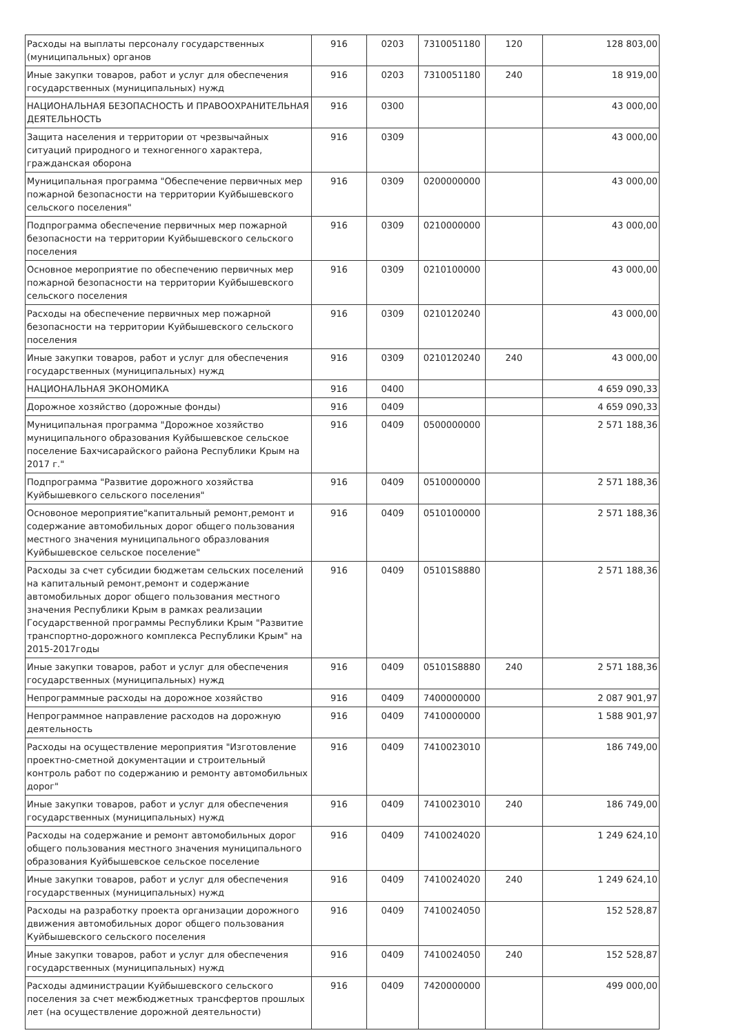| Расходы на выплаты персоналу государственных (муниципальных) органов | 916 | 0203 | 7310051180 | 120 | 128 803,00 |
| Иные закупки товаров, работ и услуг для обеспечения государственных (муниципальных) нужд | 916 | 0203 | 7310051180 | 240 | 18 919,00 |
| НАЦИОНАЛЬНАЯ БЕЗОПАСНОСТЬ И ПРАВООХРАНИТЕЛЬНАЯ ДЕЯТЕЛЬНОСТЬ | 916 | 0300 | | | 43 000,00 |
| Защита населения и территории от чрезвычайных ситуаций природного и техногенного характера, гражданская оборона | 916 | 0309 | | | 43 000,00 |
| Муниципальная программа "Обеспечение первичных мер пожарной безопасности на территории Куйбышевского сельского поселения" | 916 | 0309 | 0200000000 | | 43 000,00 |
| Подпрограмма обеспечение первичных мер пожарной безопасности на территории Куйбышевского сельского поселения | 916 | 0309 | 0210000000 | | 43 000,00 |
| Основное мероприятие по обеспечению первичных мер пожарной безопасности на территории Куйбышевского сельского поселения | 916 | 0309 | 0210100000 | | 43 000,00 |
| Расходы на обеспечение первичных мер пожарной безопасности на территории Куйбышевского сельского поселения | 916 | 0309 | 0210120240 | | 43 000,00 |
| Иные закупки товаров, работ и услуг для обеспечения государственных (муниципальных) нужд | 916 | 0309 | 0210120240 | 240 | 43 000,00 |
| НАЦИОНАЛЬНАЯ ЭКОНОМИКА | 916 | 0400 | | | 4 659 090,33 |
| Дорожное хозяйство (дорожные фонды) | 916 | 0409 | | | 4 659 090,33 |
| Муниципальная программа "Дорожное хозяйство муниципального образования Куйбышевское сельское поселение Бахчисарайского района Республики Крым на 2017 г." | 916 | 0409 | 0500000000 | | 2 571 188,36 |
| Подпрограмма "Развитие дорожного хозяйства Куйбышевкого сельского поселения" | 916 | 0409 | 0510000000 | | 2 571 188,36 |
| Основоное мероприятие"капитальный ремонт,ремонт и содержание автомобильных дорог общего пользования местного значения муниципального образлования Куйбышевское сельское поселение" | 916 | 0409 | 0510100000 | | 2 571 188,36 |
| Расходы за счет субсидии бюджетам сельских поселений на капитальный ремонт,ремонт и содержание автомобильных дорог общего пользования местного значения Республики Крым в рамках реализации Государственной программы Республики Крым "Развитие транспортно-дорожного комплекса Республики Крым" на 2015-2017годы | 916 | 0409 | 05101S8880 | | 2 571 188,36 |
| Иные закупки товаров, работ и услуг для обеспечения государственных (муниципальных) нужд | 916 | 0409 | 05101S8880 | 240 | 2 571 188,36 |
| Непрограммные расходы на дорожное хозяйство | 916 | 0409 | 7400000000 | | 2 087 901,97 |
| Непрограммное направление расходов на дорожную деятельность | 916 | 0409 | 7410000000 | | 1 588 901,97 |
| Расходы на осуществление мероприятия "Изготовление проектно-сметной документации и строительный контроль работ по содержанию и ремонту автомобильных дорог" | 916 | 0409 | 7410023010 | | 186 749,00 |
| Иные закупки товаров, работ и услуг для обеспечения государственных (муниципальных) нужд | 916 | 0409 | 7410023010 | 240 | 186 749,00 |
| Расходы на содержание и ремонт автомобильных дорог общего пользования местного значения муниципального образования Куйбышевское сельское поселение | 916 | 0409 | 7410024020 | | 1 249 624,10 |
| Иные закупки товаров, работ и услуг для обеспечения государственных (муниципальных) нужд | 916 | 0409 | 7410024020 | 240 | 1 249 624,10 |
| Расходы на разработку проекта организации дорожного движения автомобильных дорог общего пользования Куйбышевского сельского поселения | 916 | 0409 | 7410024050 | | 152 528,87 |
| Иные закупки товаров, работ и услуг для обеспечения государственных (муниципальных) нужд | 916 | 0409 | 7410024050 | 240 | 152 528,87 |
| Расходы администрации Куйбышевского сельского поселения за счет межбюджетных трансфертов прошлых лет (на осуществление дорожной деятельности) | 916 | 0409 | 7420000000 | | 499 000,00 |